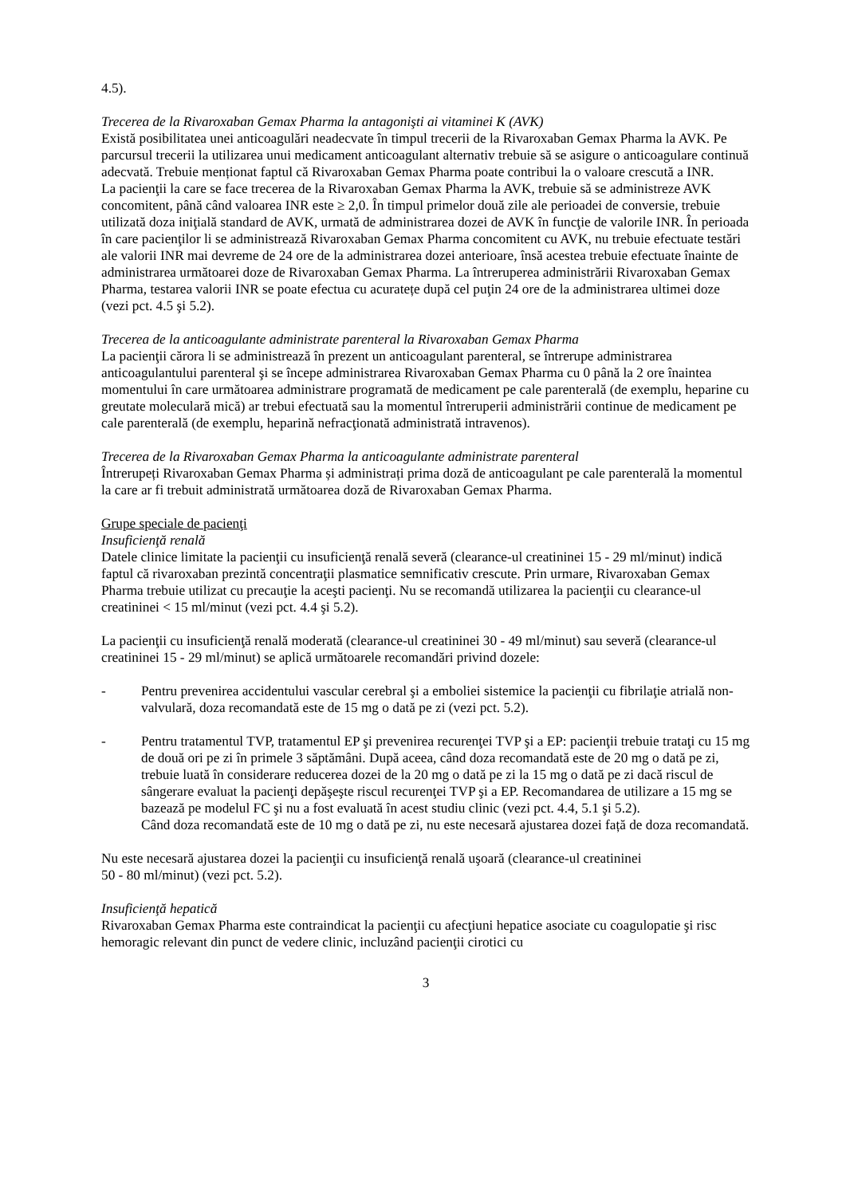4.5).
Trecerea de la Rivaroxaban Gemax Pharma la antagonişti ai vitaminei K (AVK)
Există posibilitatea unei anticoagulări neadecvate în timpul trecerii de la Rivaroxaban Gemax Pharma la AVK. Pe parcursul trecerii la utilizarea unui medicament anticoagulant alternativ trebuie să se asigure o anticoagulare continuă adecvată. Trebuie menționat faptul că Rivaroxaban Gemax Pharma poate contribui la o valoare crescută a INR.
La pacienţii la care se face trecerea de la Rivaroxaban Gemax Pharma la AVK, trebuie să se administreze AVK concomitent, până când valoarea INR este ≥ 2,0. În timpul primelor două zile ale perioadei de conversie, trebuie utilizată doza iniţială standard de AVK, urmată de administrarea dozei de AVK în funcţie de valorile INR. În perioada în care pacienţilor li se administrează Rivaroxaban Gemax Pharma concomitent cu AVK, nu trebuie efectuate testări ale valorii INR mai devreme de 24 ore de la administrarea dozei anterioare, însă acestea trebuie efectuate înainte de administrarea următoarei doze de Rivaroxaban Gemax Pharma. La întreruperea administrării Rivaroxaban Gemax Pharma, testarea valorii INR se poate efectua cu acuratețe după cel puţin 24 ore de la administrarea ultimei doze (vezi pct. 4.5 şi 5.2).
Trecerea de la anticoagulante administrate parenteral la Rivaroxaban Gemax Pharma
La pacienţii cărora li se administrează în prezent un anticoagulant parenteral, se întrerupe administrarea anticoagulantului parenteral şi se începe administrarea Rivaroxaban Gemax Pharma cu 0 până la 2 ore înaintea momentului în care următoarea administrare programată de medicament pe cale parenterală (de exemplu, heparine cu greutate moleculară mică) ar trebui efectuată sau la momentul întreruperii administrării continue de medicament pe cale parenterală (de exemplu, heparină nefracţionată administrată intravenos).
Trecerea de la Rivaroxaban Gemax Pharma la anticoagulante administrate parenteral
Întrerupeți Rivaroxaban Gemax Pharma și administrați prima doză de anticoagulant pe cale parenterală la momentul la care ar fi trebuit administrată următoarea doză de Rivaroxaban Gemax Pharma.
Grupe speciale de pacienţi
Insuficienţă renală
Datele clinice limitate la pacienţii cu insuficienţă renală severă (clearance-ul creatininei 15 - 29 ml/minut) indică faptul că rivaroxaban prezintă concentraţii plasmatice semnificativ crescute. Prin urmare, Rivaroxaban Gemax Pharma trebuie utilizat cu precauţie la aceşti pacienţi. Nu se recomandă utilizarea la pacienţii cu clearance-ul creatininei < 15 ml/minut (vezi pct. 4.4 şi 5.2).
La pacienţii cu insuficienţă renală moderată (clearance-ul creatininei 30 - 49 ml/minut) sau severă (clearance-ul creatininei 15 - 29 ml/minut) se aplică următoarele recomandări privind dozele:
- Pentru prevenirea accidentului vascular cerebral şi a emboliei sistemice la pacienţii cu fibrilaţie atrială non-valvulară, doza recomandată este de 15 mg o dată pe zi (vezi pct. 5.2).
- Pentru tratamentul TVP, tratamentul EP şi prevenirea recurenţei TVP şi a EP: pacienţii trebuie trataţi cu 15 mg de două ori pe zi în primele 3 săptămâni. După aceea, când doza recomandată este de 20 mg o dată pe zi, trebuie luată în considerare reducerea dozei de la 20 mg o dată pe zi la 15 mg o dată pe zi dacă riscul de sângerare evaluat la pacienţi depăşeşte riscul recurenţei TVP şi a EP. Recomandarea de utilizare a 15 mg se bazează pe modelul FC şi nu a fost evaluată în acest studiu clinic (vezi pct. 4.4, 5.1 şi 5.2).
Când doza recomandată este de 10 mg o dată pe zi, nu este necesară ajustarea dozei față de doza recomandată.
Nu este necesară ajustarea dozei la pacienţii cu insuficienţă renală uşoară (clearance-ul creatininei
50 - 80 ml/minut) (vezi pct. 5.2).
Insuficienţă hepatică
Rivaroxaban Gemax Pharma este contraindicat la pacienţii cu afecţiuni hepatice asociate cu coagulopatie şi risc hemoragic relevant din punct de vedere clinic, incluzând pacienţii cirotici cu
3